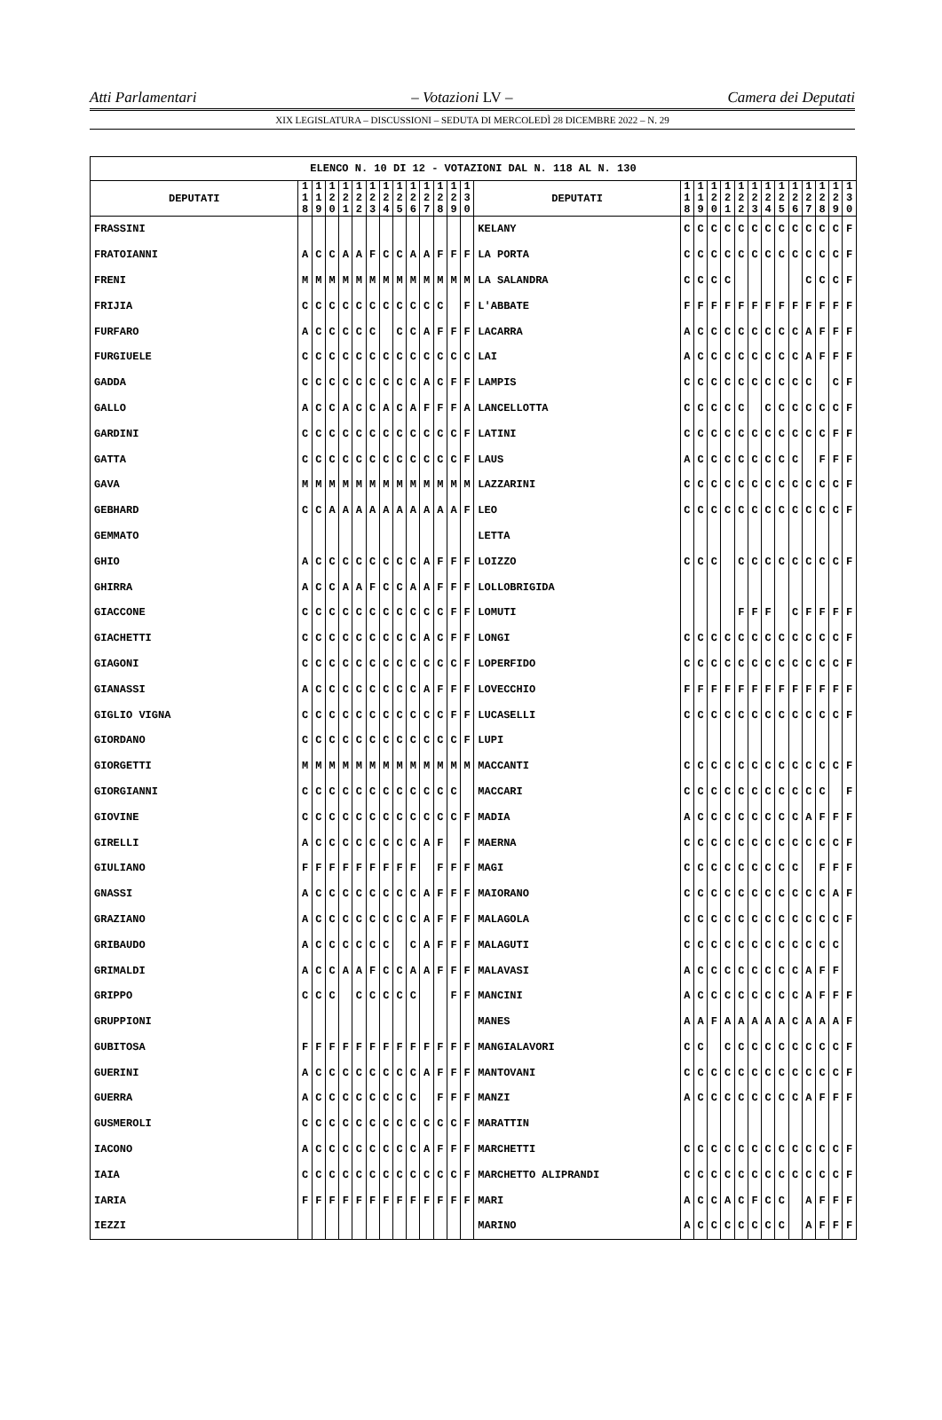Atti Parlamentari – Votazioni LV – Camera dei Deputati
XIX LEGISLATURA – DISCUSSIONI – SEDUTA DI MERCOLEDÌ 28 DICEMBRE 2022 – N. 29
| ELENCO N. 10 DI 12 - VOTAZIONI DAL N. 118 AL N. 130 | | | | | | | | | | | | | | | | | | | | | | | | | | | |
| DEPUTATI | 1 1 8 | 1 1 9 | 1 2 0 | 1 2 1 | 1 2 2 | 1 2 3 | 1 2 4 | 1 2 5 | 1 2 6 | 1 2 7 | 1 2 8 | 1 2 9 | 1 3 0 | DEPUTATI | 1 1 8 | 1 1 9 | 1 2 0 | 1 2 1 | 1 2 2 | 1 2 3 | 1 2 4 | 1 2 5 | 1 2 6 | 1 2 7 | 1 2 8 | 1 2 9 | 1 3 0 |
| FRASSINI | | | | | | | | | | | | | | KELANY | C | C | C | C | C | C | C | C | C | C | C | C | F |
| FRATOIANNI | A | C | C | A | A | F | C | C | A | A | F | F | F | LA PORTA | C | C | C | C | C | C | C | C | C | C | C | C | F |
| FRENI | M | M | M | M | M | M | M | M | M | M | M | M | M | LA SALANDRA | C | C | C | C | | | | | | C | C | C | F |
| FRIJIA | C | C | C | C | C | C | C | C | C | C | C | | F | L'ABBATE | F | F | F | F | F | F | F | F | F | F | F | F | F |
| FURFARO | A | C | C | C | C | C | | C | C | A | F | F | F | LACARRA | A | C | C | C | C | C | C | C | C | A | F | F | F |
| FURGIUELE | C | C | C | C | C | C | C | C | C | C | C | C | C | LAI | A | C | C | C | C | C | C | C | C | A | F | F | F |
| GADDA | C | C | C | C | C | C | C | C | C | A | C | F | F | LAMPIS | C | C | C | C | C | C | C | C | C | C | | C | F |
| GALLO | A | C | C | A | C | C | A | C | A | F | F | F | A | LANCELLOTTA | C | C | C | C | C | | C | C | C | C | C | C | F |
| GARDINI | C | C | C | C | C | C | C | C | C | C | C | C | F | LATINI | C | C | C | C | C | C | C | C | C | C | C | F | F |
| GATTA | C | C | C | C | C | C | C | C | C | C | C | C | F | LAUS | A | C | C | C | C | C | C | C | C | | F | F | F |
| GAVA | M | M | M | M | M | M | M | M | M | M | M | M | M | LAZZARINI | C | C | C | C | C | C | C | C | C | C | C | C | F |
| GEBHARD | C | C | A | A | A | A | A | A | A | A | A | A | F | LEO | C | C | C | C | C | C | C | C | C | C | C | C | F |
| GEMMATO | | | | | | | | | | | | | | LETTA | | | | | | | | | | | | | |
| GHIO | A | C | C | C | C | C | C | C | C | A | F | F | F | LOIZZO | C | C | C | | C | C | C | C | C | C | C | C | F |
| GHIRRA | A | C | C | A | A | F | C | C | A | A | F | F | F | LOLLOBRIGIDA | | | | | | | | | | | | | |
| GIACCONE | C | C | C | C | C | C | C | C | C | C | C | F | F | LOMUTI | | | | | F | F | F | | C | F | F | F | F |
| GIACHETTI | C | C | C | C | C | C | C | C | C | A | C | F | F | LONGI | C | C | C | C | C | C | C | C | C | C | C | C | F |
| GIAGONI | C | C | C | C | C | C | C | C | C | C | C | C | F | LOPERFIDO | C | C | C | C | C | C | C | C | C | C | C | C | F |
| GIANASSI | A | C | C | C | C | C | C | C | C | A | F | F | F | LOVECCHIO | F | F | F | F | F | F | F | F | F | F | F | F | F |
| GIGLIO VIGNA | C | C | C | C | C | C | C | C | C | C | C | F | F | LUCASELLI | C | C | C | C | C | C | C | C | C | C | C | C | F |
| GIORDANO | C | C | C | C | C | C | C | C | C | C | C | C | F | LUPI | | | | | | | | | | | | | |
| GIORGETTI | M | M | M | M | M | M | M | M | M | M | M | M | M | MACCANTI | C | C | C | C | C | C | C | C | C | C | C | C | F |
| GIORGIANNI | C | C | C | C | C | C | C | C | C | C | C | C | | MACCARI | C | C | C | C | C | C | C | C | C | C | C | | F |
| GIOVINE | C | C | C | C | C | C | C | C | C | C | C | C | F | MADIA | A | C | C | C | C | C | C | C | C | A | F | F | F |
| GIRELLI | A | C | C | C | C | C | C | C | C | A | F | | F | MAERNA | C | C | C | C | C | C | C | C | C | C | C | C | F |
| GIULIANO | F | F | F | F | F | F | F | F | F | | F | F | F | MAGI | C | C | C | C | C | C | C | C | C | | F | F | F |
| GNASSI | A | C | C | C | C | C | C | C | C | A | F | F | F | MAIORANO | C | C | C | C | C | C | C | C | C | C | C | A | F |
| GRAZIANO | A | C | C | C | C | C | C | C | C | A | F | F | F | MALAGOLA | C | C | C | C | C | C | C | C | C | C | C | C | F |
| GRIBAUDO | A | C | C | C | C | C | C | | C | A | F | F | F | MALAGUTI | C | C | C | C | C | C | C | C | C | C | C | C | |
| GRIMALDI | A | C | C | A | A | F | C | C | A | A | F | F | F | MALAVASI | A | C | C | C | C | C | C | C | C | A | F | F | |
| GRIPPO | C | C | C | | C | C | C | C | C | | | F | F | MANCINI | A | C | C | C | C | C | C | C | C | A | F | F | F |
| GRUPPIONI | | | | | | | | | | | | | | MANES | A | A | F | A | A | A | A | A | C | A | A | A | F |
| GUBITOSA | F | F | F | F | F | F | F | F | F | F | F | F | F | MANGIALAVORI | C | C | | C | C | C | C | C | C | C | C | C | F |
| GUERINI | A | C | C | C | C | C | C | C | C | A | F | F | F | MANTOVANI | C | C | C | C | C | C | C | C | C | C | C | C | F |
| GUERRA | A | C | C | C | C | C | C | C | C | | F | F | F | MANZI | A | C | C | C | C | C | C | C | C | A | F | F | F |
| GUSMEROLI | C | C | C | C | C | C | C | C | C | C | C | C | F | MARATTIN | | | | | | | | | | | | | |
| IACONO | A | C | C | C | C | C | C | C | C | A | F | F | F | MARCHETTI | C | C | C | C | C | C | C | C | C | C | C | C | F |
| IAIA | C | C | C | C | C | C | C | C | C | C | C | C | F | MARCHETTO ALIPRANDI | C | C | C | C | C | C | C | C | C | C | C | C | F |
| IARIA | F | F | F | F | F | F | F | F | F | F | F | F | F | MARI | A | C | C | A | C | F | C | C | | A | F | F | F |
| IEZZI | | | | | | | | | | | | | | MARINO | A | C | C | C | C | C | C | C | | A | F | F | F |